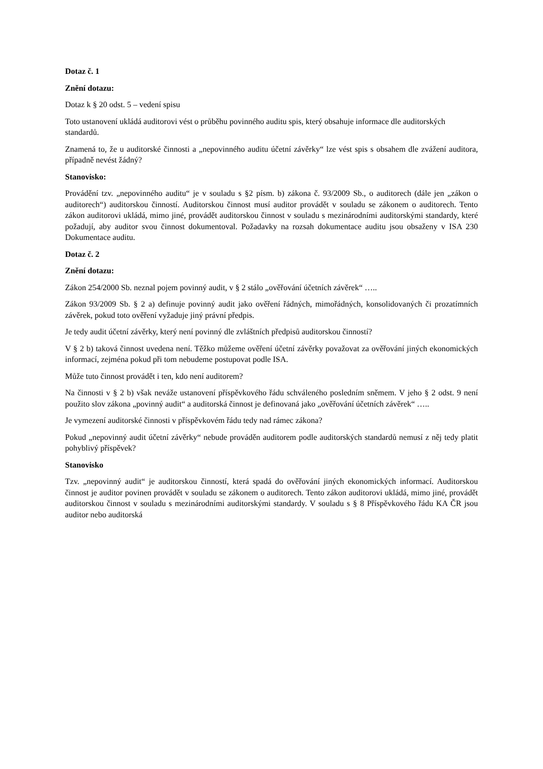Dotaz č. 1
Znění dotazu:
Dotaz k § 20 odst. 5 – vedení spisu
Toto ustanovení ukládá auditorovi vést o průběhu povinného auditu spis, který obsahuje informace dle auditorských standardů.
Znamená to, že u auditorské činnosti a „nepovinného auditu účetní závěrky“ lze vést spis s obsahem dle zvážení auditora, případně nevést žádný?
Stanovisko:
Provádění tzv. „nepovinného auditu“ je v souladu s §2 písm. b) zákona č. 93/2009 Sb., o auditorech (dále jen „zákon o auditorech“) auditorskou činností. Auditorskou činnost musí auditor provádět v souladu se zákonem o auditorech. Tento zákon auditorovi ukládá, mimo jiné, provádět auditorskou činnost v souladu s mezinárodními auditorskými standardy, které požadují, aby auditor svou činnost dokumentoval. Požadavky na rozsah dokumentace auditu jsou obsaženy v ISA 230 Dokumentace auditu.
Dotaz č. 2
Znění dotazu:
Zákon 254/2000 Sb. neznal pojem povinný audit, v § 2 stálo „ověřování účetních závěrek“ …..
Zákon 93/2009 Sb. § 2 a) definuje povinný audit jako ověření řádných, mimořádných, konsolidovaných či prozatímních závěrek, pokud toto ověření vyžaduje jiný právní předpis.
Je tedy audit účetní závěrky, který není povinný dle zvláštních předpisů auditorskou činností?
V § 2 b) taková činnost uvedena není. Těžko můžeme ověření účetní závěrky považovat za ověřování jiných ekonomických informací, zejména pokud při tom nebudeme postupovat podle ISA.
Může tuto činnost provádět i ten, kdo není auditorem?
Na činnosti v § 2 b) však neváže ustanovení příspěvkového řádu schváleného posledním sněmem. V jeho § 2 odst. 9 není použito slov zákona „povinný audit“ a auditorská činnost je definovaná jako „ověřování účetních závěrek“ …..
Je vymezení auditorské činnosti v příspěvkovém řádu tedy nad rámec zákona?
Pokud „nepovinný audit účetní závěrky“ nebude prováděn auditorem podle auditorských standardů nemusí z něj tedy platit pohyblivý příspěvek?
Stanovisko
Tzv. „nepovinný audit“ je auditorskou činností, která spadá do ověřování jiných ekonomických informací. Auditorskou činnost je auditor povinen provádět v souladu se zákonem o auditorech. Tento zákon auditorovi ukládá, mimo jiné, provádět auditorskou činnost v souladu s mezinárodními auditorskými standardy. V souladu s § 8 Příspěvkového řádu KA ČR jsou auditor nebo auditorská